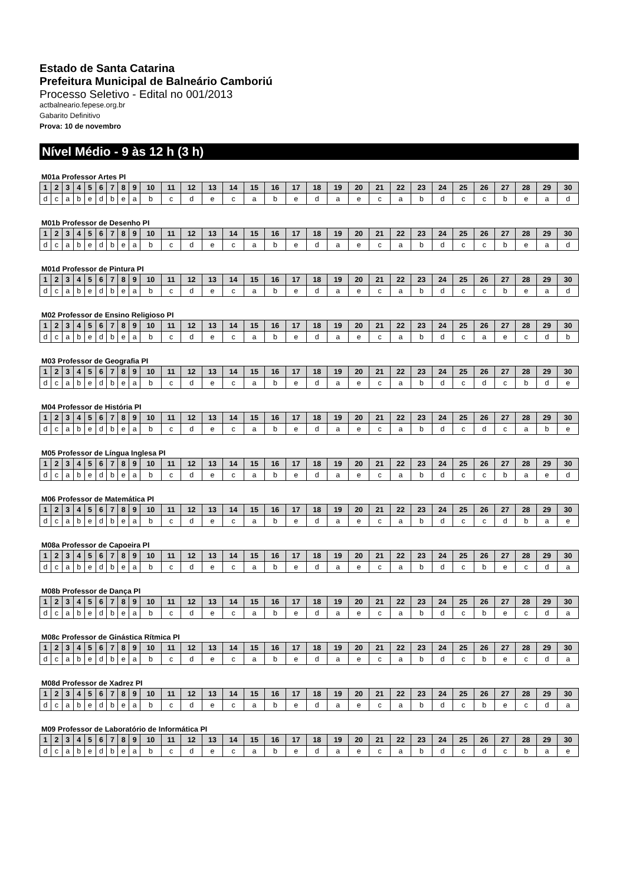Estado de Santa Catarina
Prefeitura Municipal de Balneário Camboriú
Processo Seletivo - Edital no 001/2013
actbalneario.fepese.org.br
Gabarito Definitivo
Prova: 10 de novembro
Nível Médio - 9 às 12 h (3 h)
M01a Professor Artes PI
| 1 | 2 | 3 | 4 | 5 | 6 | 7 | 8 | 9 | 10 | 11 | 12 | 13 | 14 | 15 | 16 | 17 | 18 | 19 | 20 | 21 | 22 | 23 | 24 | 25 | 26 | 27 | 28 | 29 | 30 |
| d | c | a | b | e | d | b | e | a | b | c | d | e | c | a | b | e | d | a | e | c | a | b | d | c | c | b | e | a | d |
M01b Professor de Desenho PI
| 1 | 2 | 3 | 4 | 5 | 6 | 7 | 8 | 9 | 10 | 11 | 12 | 13 | 14 | 15 | 16 | 17 | 18 | 19 | 20 | 21 | 22 | 23 | 24 | 25 | 26 | 27 | 28 | 29 | 30 |
| d | c | a | b | e | d | b | e | a | b | c | d | e | c | a | b | e | d | a | e | c | a | b | d | c | c | b | e | a | d |
M01d Professor de Pintura PI
| 1 | 2 | 3 | 4 | 5 | 6 | 7 | 8 | 9 | 10 | 11 | 12 | 13 | 14 | 15 | 16 | 17 | 18 | 19 | 20 | 21 | 22 | 23 | 24 | 25 | 26 | 27 | 28 | 29 | 30 |
| d | c | a | b | e | d | b | e | a | b | c | d | e | c | a | b | e | d | a | e | c | a | b | d | c | c | b | e | a | d |
M02 Professor de Ensino Religioso PI
| 1 | 2 | 3 | 4 | 5 | 6 | 7 | 8 | 9 | 10 | 11 | 12 | 13 | 14 | 15 | 16 | 17 | 18 | 19 | 20 | 21 | 22 | 23 | 24 | 25 | 26 | 27 | 28 | 29 | 30 |
| d | c | a | b | e | d | b | e | a | b | c | d | e | c | a | b | e | d | a | e | c | a | b | d | c | a | e | c | d | b |
M03 Professor de Geografia PI
| 1 | 2 | 3 | 4 | 5 | 6 | 7 | 8 | 9 | 10 | 11 | 12 | 13 | 14 | 15 | 16 | 17 | 18 | 19 | 20 | 21 | 22 | 23 | 24 | 25 | 26 | 27 | 28 | 29 | 30 |
| d | c | a | b | e | d | b | e | a | b | c | d | e | c | a | b | e | d | a | e | c | a | b | d | c | d | c | b | d | e |
M04 Professor de História PI
| 1 | 2 | 3 | 4 | 5 | 6 | 7 | 8 | 9 | 10 | 11 | 12 | 13 | 14 | 15 | 16 | 17 | 18 | 19 | 20 | 21 | 22 | 23 | 24 | 25 | 26 | 27 | 28 | 29 | 30 |
| d | c | a | b | e | d | b | e | a | b | c | d | e | c | a | b | e | d | a | e | c | a | b | d | c | d | c | a | b | e |
M05 Professor de Língua Inglesa PI
| 1 | 2 | 3 | 4 | 5 | 6 | 7 | 8 | 9 | 10 | 11 | 12 | 13 | 14 | 15 | 16 | 17 | 18 | 19 | 20 | 21 | 22 | 23 | 24 | 25 | 26 | 27 | 28 | 29 | 30 |
| d | c | a | b | e | d | b | e | a | b | c | d | e | c | a | b | e | d | a | e | c | a | b | d | c | c | b | a | e | d |
M06 Professor de Matemática PI
| 1 | 2 | 3 | 4 | 5 | 6 | 7 | 8 | 9 | 10 | 11 | 12 | 13 | 14 | 15 | 16 | 17 | 18 | 19 | 20 | 21 | 22 | 23 | 24 | 25 | 26 | 27 | 28 | 29 | 30 |
| d | c | a | b | e | d | b | e | a | b | c | d | e | c | a | b | e | d | a | e | c | a | b | d | c | c | d | b | a | e |
M08a Professor de Capoeira PI
| 1 | 2 | 3 | 4 | 5 | 6 | 7 | 8 | 9 | 10 | 11 | 12 | 13 | 14 | 15 | 16 | 17 | 18 | 19 | 20 | 21 | 22 | 23 | 24 | 25 | 26 | 27 | 28 | 29 | 30 |
| d | c | a | b | e | d | b | e | a | b | c | d | e | c | a | b | e | d | a | e | c | a | b | d | c | b | e | c | d | a |
M08b Professor de Dança PI
| 1 | 2 | 3 | 4 | 5 | 6 | 7 | 8 | 9 | 10 | 11 | 12 | 13 | 14 | 15 | 16 | 17 | 18 | 19 | 20 | 21 | 22 | 23 | 24 | 25 | 26 | 27 | 28 | 29 | 30 |
| d | c | a | b | e | d | b | e | a | b | c | d | e | c | a | b | e | d | a | e | c | a | b | d | c | b | e | c | d | a |
M08c Professor de Ginástica Rítmica PI
| 1 | 2 | 3 | 4 | 5 | 6 | 7 | 8 | 9 | 10 | 11 | 12 | 13 | 14 | 15 | 16 | 17 | 18 | 19 | 20 | 21 | 22 | 23 | 24 | 25 | 26 | 27 | 28 | 29 | 30 |
| d | c | a | b | e | d | b | e | a | b | c | d | e | c | a | b | e | d | a | e | c | a | b | d | c | b | e | c | d | a |
M08d Professor de Xadrez PI
| 1 | 2 | 3 | 4 | 5 | 6 | 7 | 8 | 9 | 10 | 11 | 12 | 13 | 14 | 15 | 16 | 17 | 18 | 19 | 20 | 21 | 22 | 23 | 24 | 25 | 26 | 27 | 28 | 29 | 30 |
| d | c | a | b | e | d | b | e | a | b | c | d | e | c | a | b | e | d | a | e | c | a | b | d | c | b | e | c | d | a |
M09 Professor de Laboratório de Informática PI
| 1 | 2 | 3 | 4 | 5 | 6 | 7 | 8 | 9 | 10 | 11 | 12 | 13 | 14 | 15 | 16 | 17 | 18 | 19 | 20 | 21 | 22 | 23 | 24 | 25 | 26 | 27 | 28 | 29 | 30 |
| d | c | a | b | e | d | b | e | a | b | c | d | e | c | a | b | e | d | a | e | c | a | b | d | c | d | c | b | a | e |